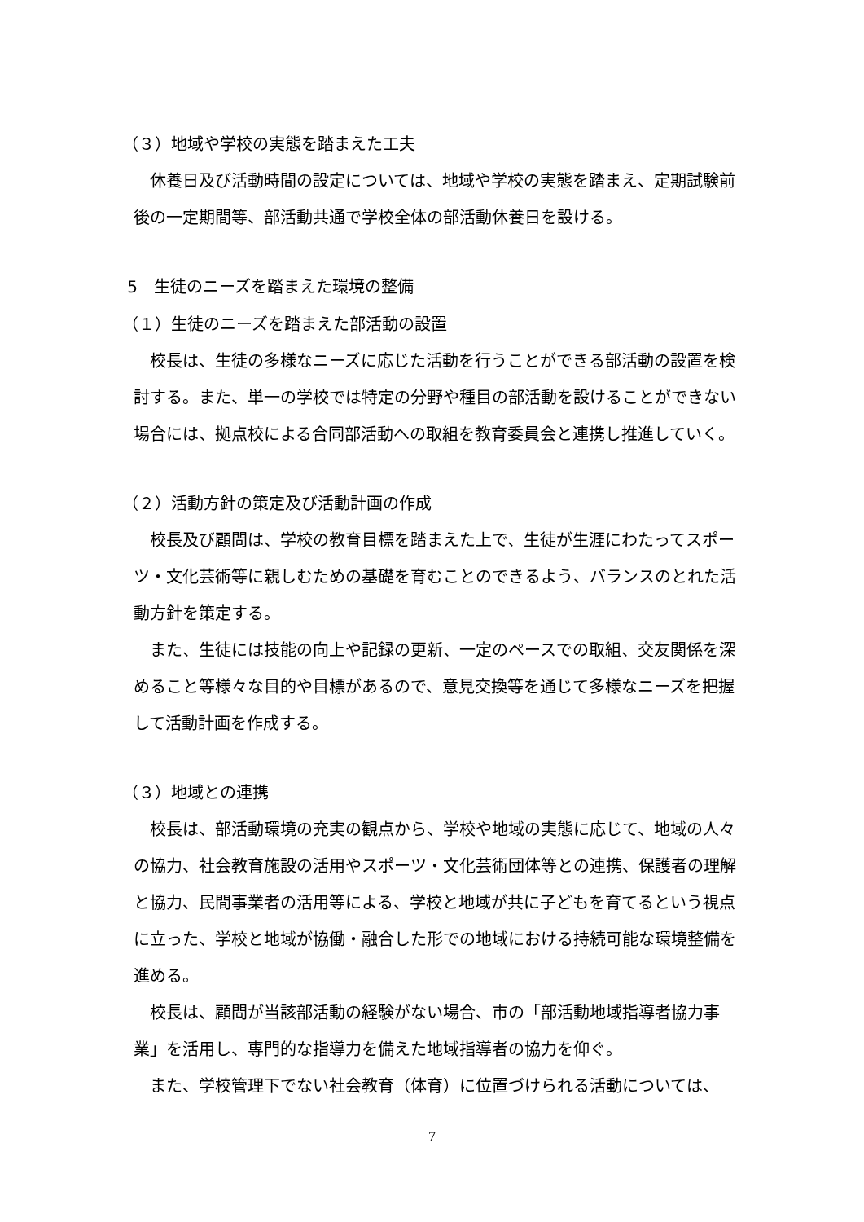（３）地域や学校の実態を踏まえた工夫
休養日及び活動時間の設定については、地域や学校の実態を踏まえ、定期試験前後の一定期間等、部活動共通で学校全体の部活動休養日を設ける。
5　生徒のニーズを踏まえた環境の整備
（１）生徒のニーズを踏まえた部活動の設置
校長は、生徒の多様なニーズに応じた活動を行うことができる部活動の設置を検討する。また、単一の学校では特定の分野や種目の部活動を設けることができない場合には、拠点校による合同部活動への取組を教育委員会と連携し推進していく。
（２）活動方針の策定及び活動計画の作成
校長及び顧問は、学校の教育目標を踏まえた上で、生徒が生涯にわたってスポーツ・文化芸術等に親しむための基礎を育むことのできるよう、バランスのとれた活動方針を策定する。
また、生徒には技能の向上や記録の更新、一定のペースでの取組、交友関係を深めること等様々な目的や目標があるので、意見交換等を通じて多様なニーズを把握して活動計画を作成する。
（３）地域との連携
校長は、部活動環境の充実の観点から、学校や地域の実態に応じて、地域の人々の協力、社会教育施設の活用やスポーツ・文化芸術団体等との連携、保護者の理解と協力、民間事業者の活用等による、学校と地域が共に子どもを育てるという視点に立った、学校と地域が協働・融合した形での地域における持続可能な環境整備を進める。
校長は、顧問が当該部活動の経験がない場合、市の「部活動地域指導者協力事業」を活用し、専門的な指導力を備えた地域指導者の協力を仰ぐ。
また、学校管理下でない社会教育（体育）に位置づけられる活動については、
7